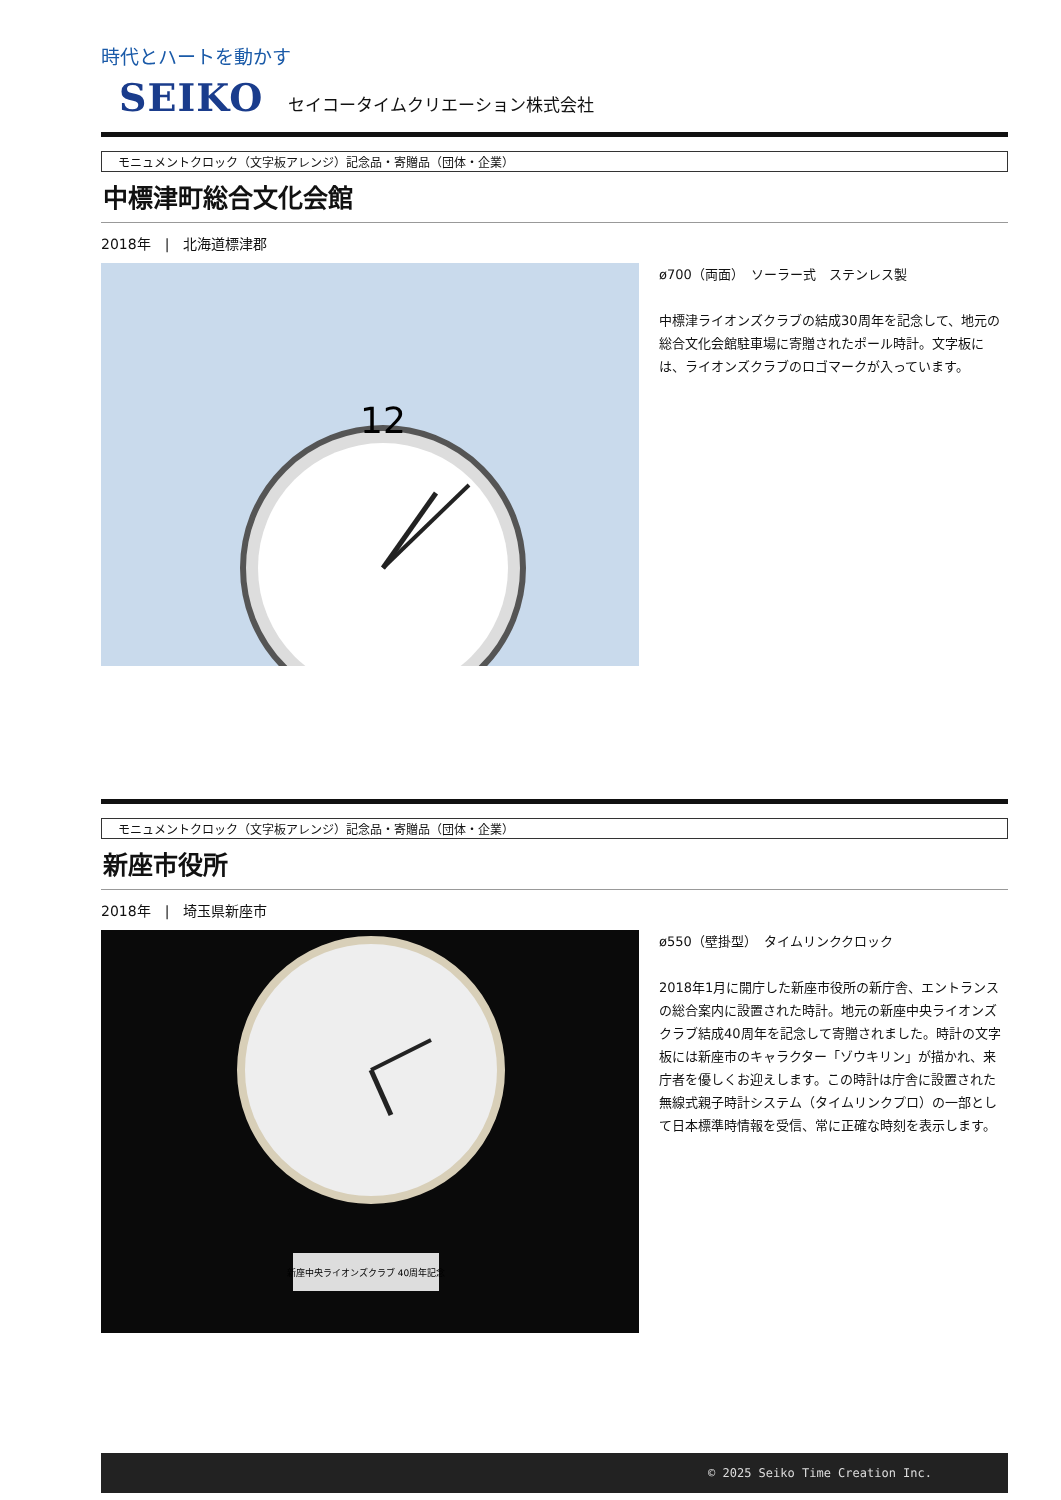時代とハートを動かす
SEIKO セイコータイムクリエーション株式会社
モニュメントクロック（文字板アレンジ）記念品・寄贈品（団体・企業）
中標津町総合文化会館
2018年　|　北海道標津郡
12
ø700（両面）　ソーラー式　ステンレス製
中標津ライオンズクラブの結成30周年を記念して、地元の総合文化会館駐車場に寄贈されたポール時計。文字板には、ライオンズクラブのロゴマークが入っています。
モニュメントクロック（文字板アレンジ）記念品・寄贈品（団体・企業）
新座市役所
2018年　|　埼玉県新座市
新座中央ライオンズクラブ 40周年記念
ø550（壁掛型）　タイムリンククロック
2018年1月に開庁した新座市役所の新庁舎、エントランスの総合案内に設置された時計。地元の新座中央ライオンズクラブ結成40周年を記念して寄贈されました。時計の文字板には新座市のキャラクター「ゾウキリン」が描かれ、来庁者を優しくお迎えします。この時計は庁舎に設置された無線式親子時計システム（タイムリンクプロ）の一部として日本標準時情報を受信、常に正確な時刻を表示します。
© 2025 Seiko Time Creation Inc.